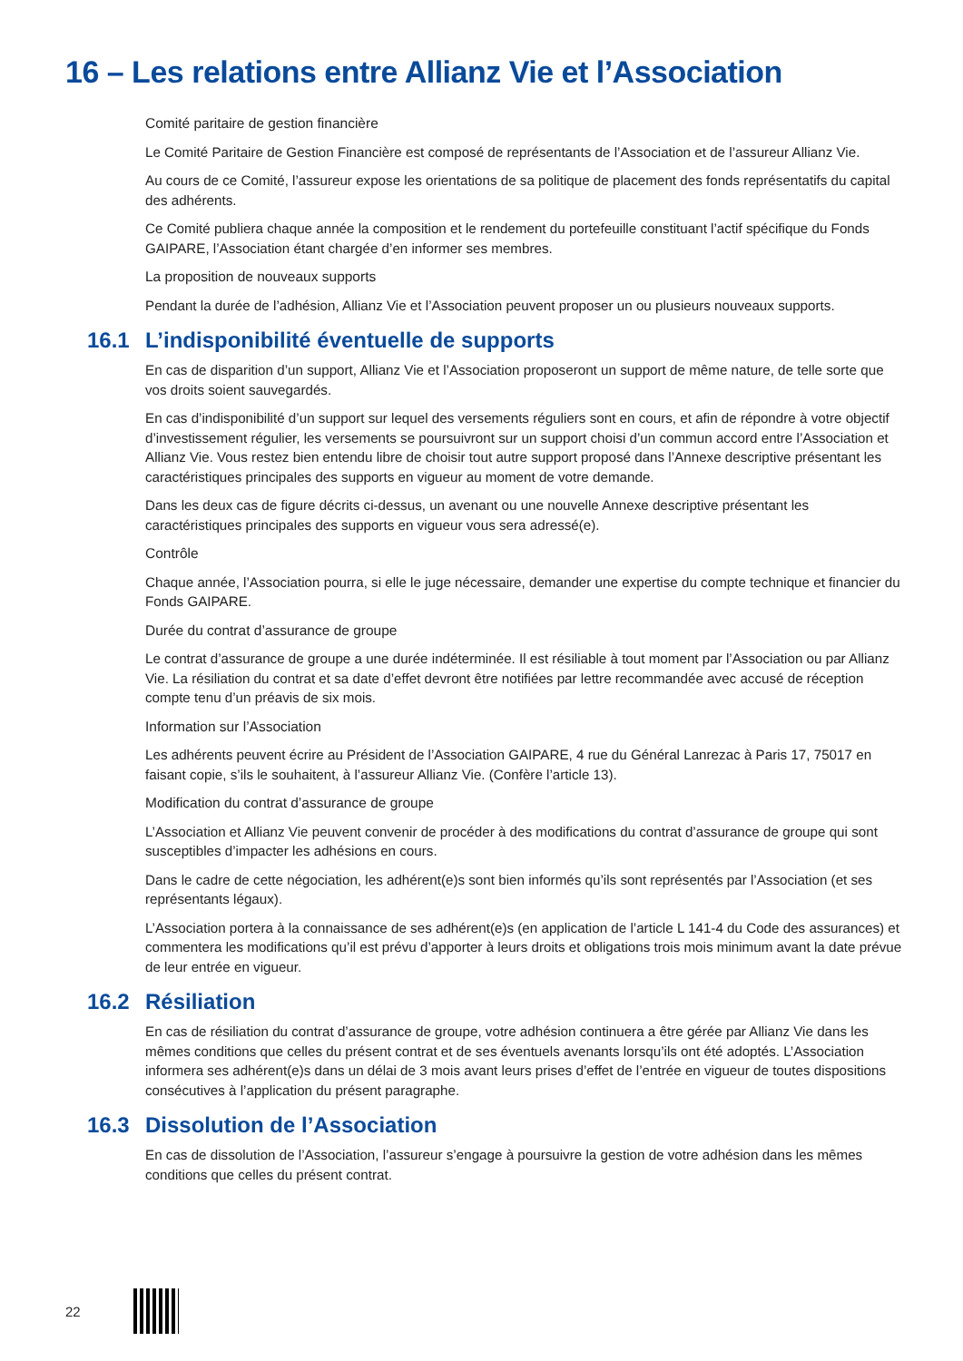16 – Les relations entre Allianz Vie et l’Association
Comité paritaire de gestion financière
Le Comité Paritaire de Gestion Financière est composé de représentants de l’Association et de l’assureur Allianz Vie.
Au cours de ce Comité, l’assureur expose les orientations de sa politique de placement des fonds représentatifs du capital des adhérents.
Ce Comité publiera chaque année la composition et le rendement du portefeuille constituant l’actif spécifique du Fonds GAIPARE, l’Association étant chargée d’en informer ses membres.
La proposition de nouveaux supports
Pendant la durée de l’adhésion, Allianz Vie et l’Association peuvent proposer un ou plusieurs nouveaux supports.
16.1 L’indisponibilité éventuelle de supports
En cas de disparition d’un support, Allianz Vie et l’Association proposeront un support de même nature, de telle sorte que vos droits soient sauvegardés.
En cas d’indisponibilité d’un support sur lequel des versements réguliers sont en cours, et afin de répondre à votre objectif d’investissement régulier, les versements se poursuivront sur un support choisi d’un commun accord entre l’Association et Allianz Vie. Vous restez bien entendu libre de choisir tout autre support proposé dans l’Annexe descriptive présentant les caractéristiques principales des supports en vigueur au moment de votre demande.
Dans les deux cas de figure décrits ci-dessus, un avenant ou une nouvelle Annexe descriptive présentant les caractéristiques principales des supports en vigueur vous sera adressé(e).
Contrôle
Chaque année, l’Association pourra, si elle le juge nécessaire, demander une expertise du compte technique et financier du Fonds GAIPARE.
Durée du contrat d’assurance de groupe
Le contrat d’assurance de groupe a une durée indéterminée. Il est résiliable à tout moment par l’Association ou par Allianz Vie. La résiliation du contrat et sa date d’effet devront être notifiées par lettre recommandée avec accusé de réception compte tenu d’un préavis de six mois.
Information sur l’Association
Les adhérents peuvent écrire au Président de l’Association GAIPARE, 4 rue du Général Lanrezac à Paris 17, 75017 en faisant copie, s’ils le souhaitent, à l’assureur Allianz Vie. (Confère l’article 13).
Modification du contrat d’assurance de groupe
L’Association et Allianz Vie peuvent convenir de procéder à des modifications du contrat d’assurance de groupe qui sont susceptibles d’impacter les adhésions en cours.
Dans le cadre de cette négociation, les adhérent(e)s sont bien informés qu’ils sont représentés par l’Association (et ses représentants légaux).
L’Association portera à la connaissance de ses adhérent(e)s (en application de l’article L 141-4 du Code des assurances) et commentera les modifications qu’il est prévu d’apporter à leurs droits et obligations trois mois minimum avant la date prévue de leur entrée en vigueur.
16.2 Résiliation
En cas de résiliation du contrat d’assurance de groupe, votre adhésion continuera a être gérée par Allianz Vie dans les mêmes conditions que celles du présent contrat et de ses éventuels avenants lorsqu’ils ont été adoptés. L’Association informera ses adhérent(e)s dans un délai de 3 mois avant leurs prises d’effet de l’entrée en vigueur de toutes dispositions consécutives à l’application du présent paragraphe.
16.3 Dissolution de l’Association
En cas de dissolution de l’Association, l’assureur s’engage à poursuivre la gestion de votre adhésion dans les mêmes conditions que celles du présent contrat.
22